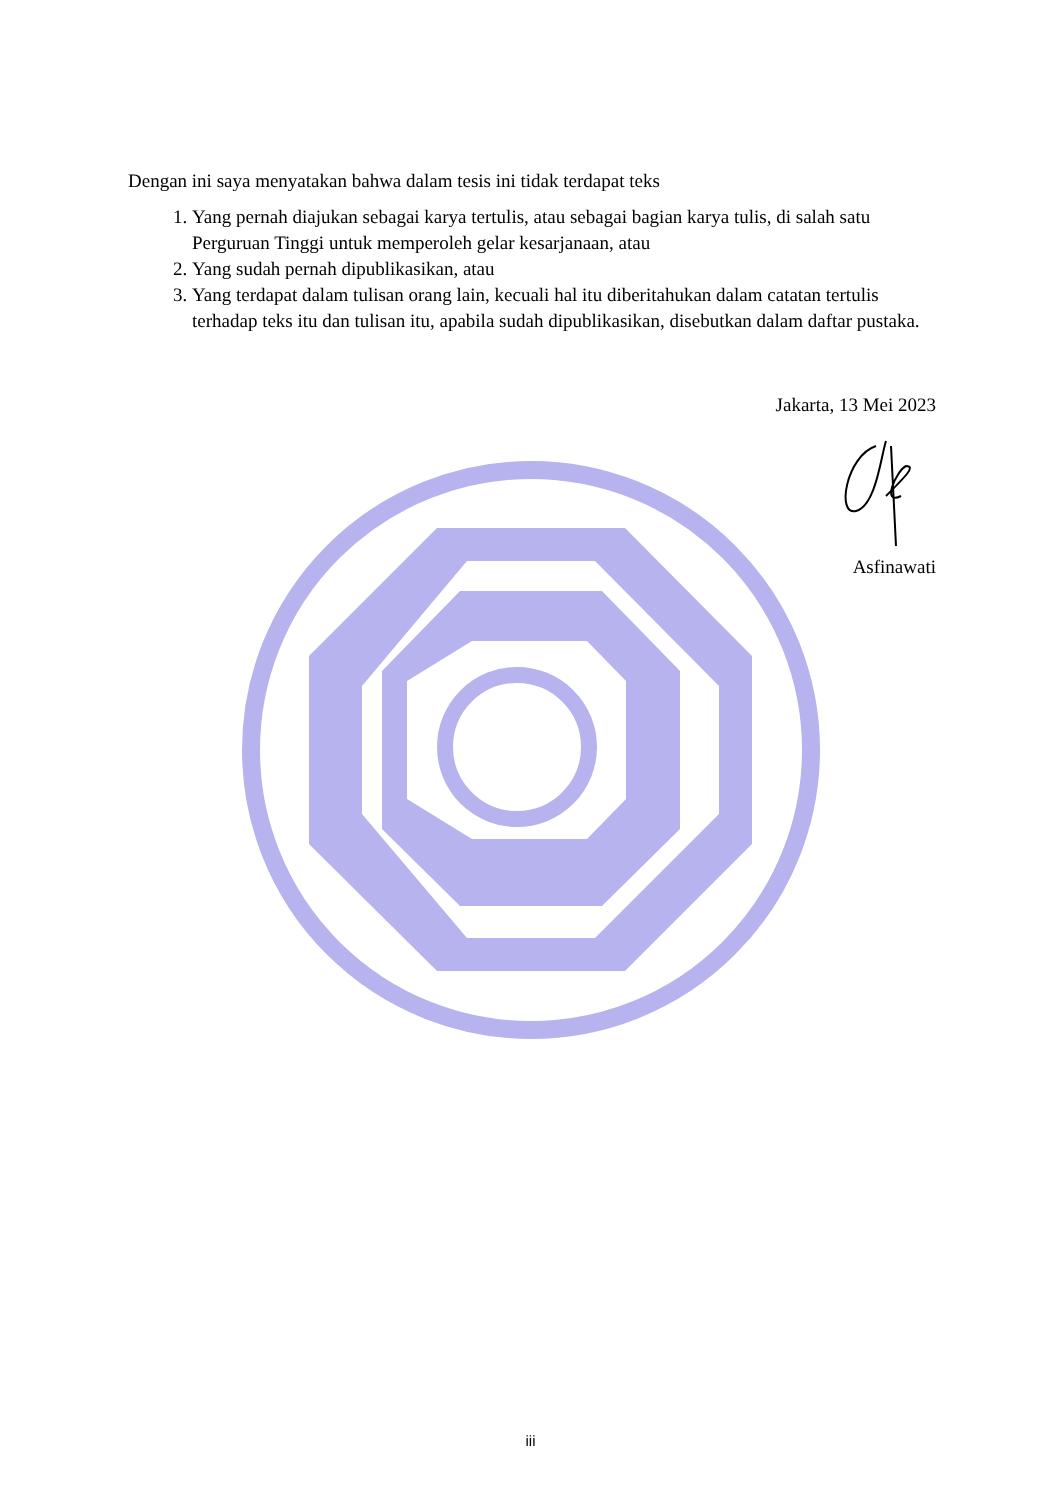Dengan ini saya menyatakan bahwa dalam tesis ini tidak terdapat teks
1. Yang pernah diajukan sebagai karya tertulis, atau sebagai bagian karya tulis, di salah satu Perguruan Tinggi untuk memperoleh gelar kesarjanaan, atau
2. Yang sudah pernah dipublikasikan, atau
3. Yang terdapat dalam tulisan orang lain, kecuali hal itu diberitahukan dalam catatan tertulis terhadap teks itu dan tulisan itu, apabila sudah dipublikasikan, disebutkan dalam daftar pustaka.
Jakarta, 13 Mei 2023
Asfinawati
iii